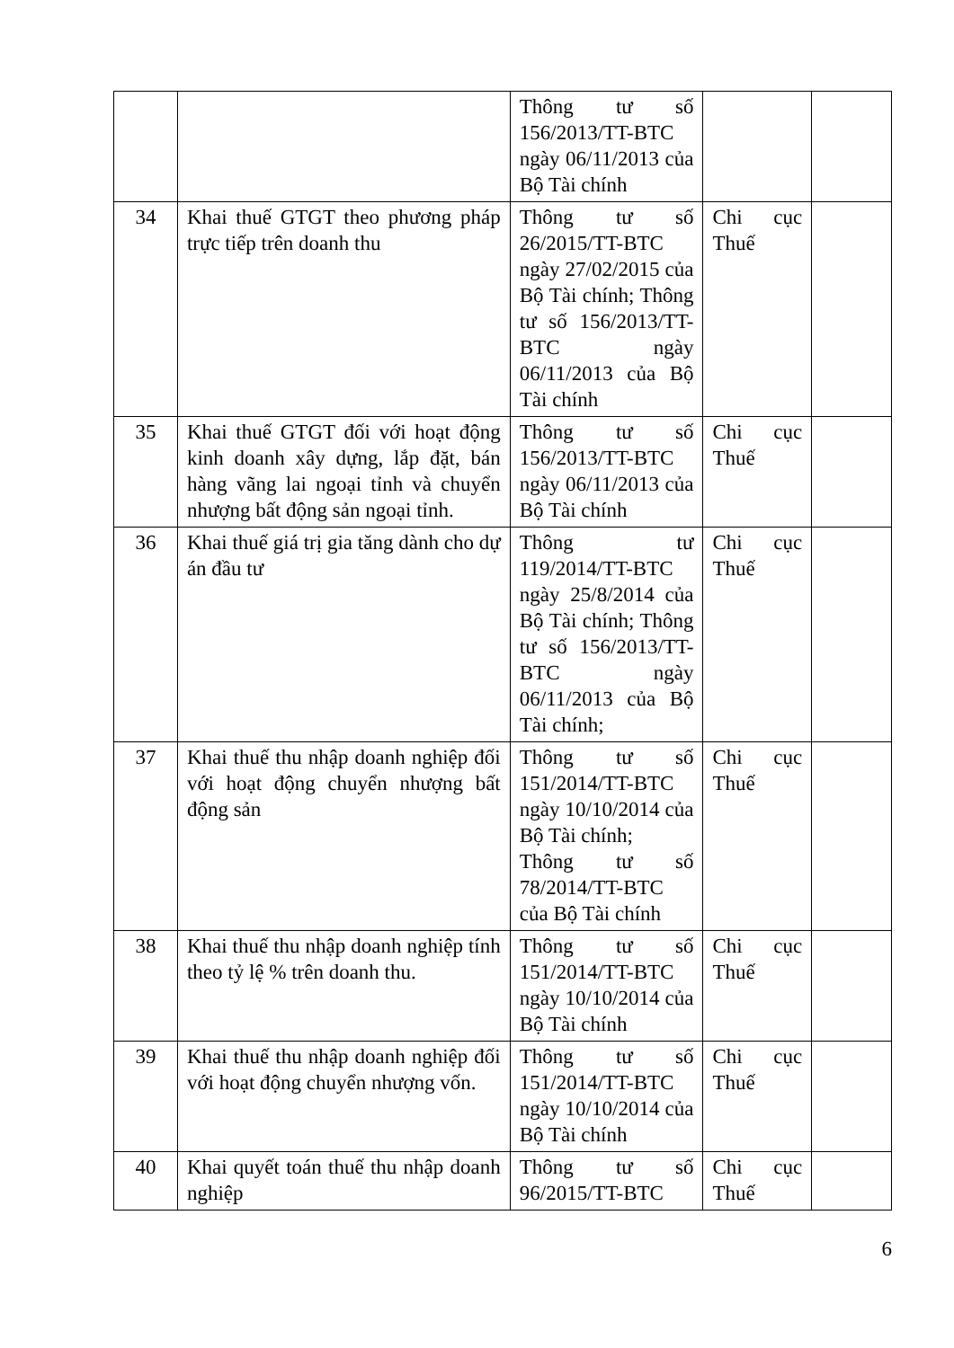| | | Thông tư số 156/2013/TT-BTC ngày 06/11/2013 của Bộ Tài chính | | |
| 34 | Khai thuế GTGT theo phương pháp trực tiếp trên doanh thu | Thông tư số 26/2015/TT-BTC ngày 27/02/2015 của Bộ Tài chính; Thông tư số 156/2013/TT-BTC ngày 06/11/2013 của Bộ Tài chính | Chi cục Thuế | |
| 35 | Khai thuế GTGT đối với hoạt động kinh doanh xây dựng, lắp đặt, bán hàng vãng lai ngoại tỉnh và chuyển nhượng bất động sản ngoại tỉnh. | Thông tư số 156/2013/TT-BTC ngày 06/11/2013 của Bộ Tài chính | Chi cục Thuế | |
| 36 | Khai thuế giá trị gia tăng dành cho dự án đầu tư | Thông tư 119/2014/TT-BTC ngày 25/8/2014 của Bộ Tài chính; Thông tư số 156/2013/TT-BTC ngày 06/11/2013 của Bộ Tài chính; | Chi cục Thuế | |
| 37 | Khai thuế thu nhập doanh nghiệp đối với hoạt động chuyển nhượng bất động sản | Thông tư số 151/2014/TT-BTC ngày 10/10/2014 của Bộ Tài chính; Thông tư số 78/2014/TT-BTC của Bộ Tài chính | Chi cục Thuế | |
| 38 | Khai thuế thu nhập doanh nghiệp tính theo tỷ lệ % trên doanh thu. | Thông tư số 151/2014/TT-BTC ngày 10/10/2014 của Bộ Tài chính | Chi cục Thuế | |
| 39 | Khai thuế thu nhập doanh nghiệp đối với hoạt động chuyển nhượng vốn. | Thông tư số 151/2014/TT-BTC ngày 10/10/2014 của Bộ Tài chính | Chi cục Thuế | |
| 40 | Khai quyết toán thuế thu nhập doanh nghiệp | Thông tư số 96/2015/TT-BTC | Chi cục Thuế | |
6